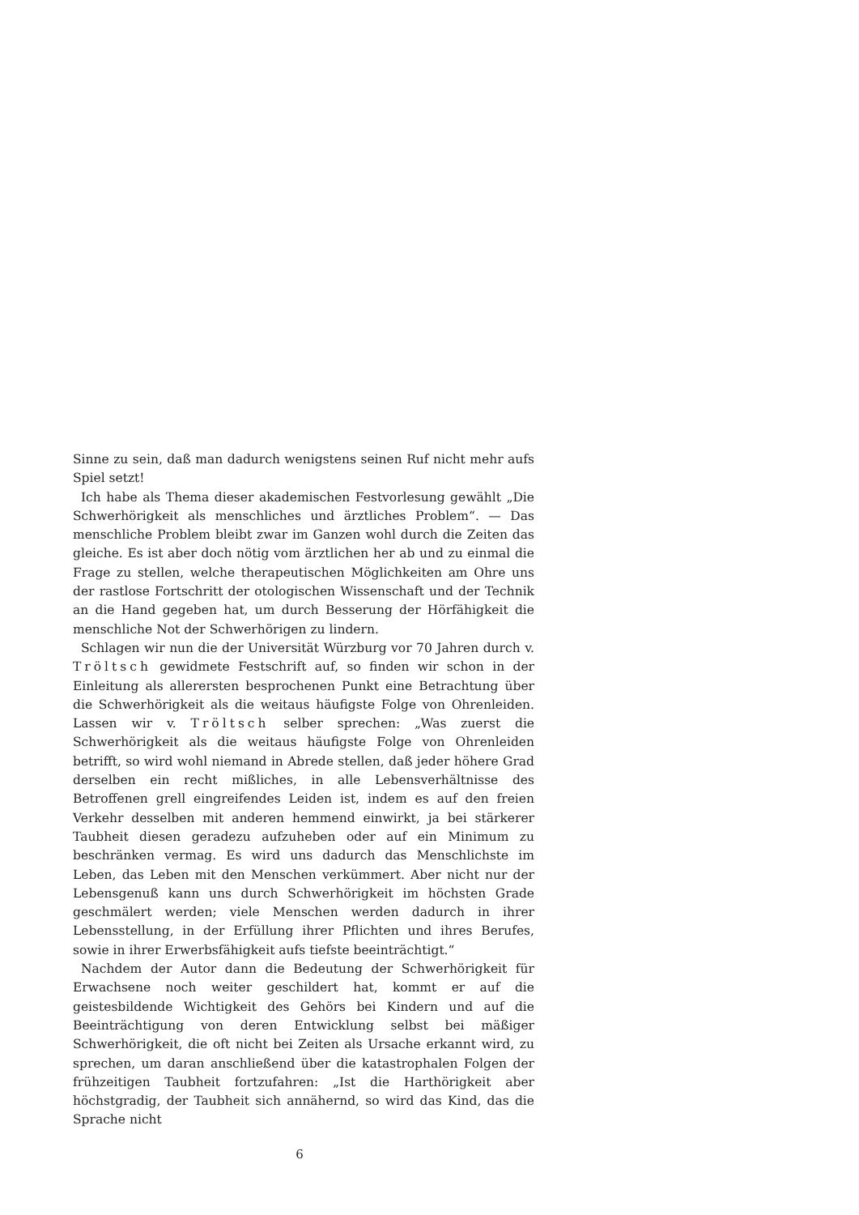Sinne zu sein, daß man dadurch wenigstens seinen Ruf nicht mehr aufs Spiel setzt!
Ich habe als Thema dieser akademischen Festvorlesung gewählt „Die Schwerhörigkeit als menschliches und ärztliches Problem“. — Das menschliche Problem bleibt zwar im Ganzen wohl durch die Zeiten das gleiche. Es ist aber doch nötig vom ärztlichen her ab und zu einmal die Frage zu stellen, welche therapeutischen Möglichkeiten am Ohre uns der rastlose Fortschritt der otologischen Wissenschaft und der Technik an die Hand gegeben hat, um durch Besserung der Hörfähigkeit die menschliche Not der Schwerhörigen zu lindern.
Schlagen wir nun die der Universität Würzburg vor 70 Jahren durch v. Tröltsch gewidmete Festschrift auf, so finden wir schon in der Einleitung als allerersten besprochenen Punkt eine Betrachtung über die Schwerhörigkeit als die weitaus häufigste Folge von Ohrenleiden. Lassen wir v. Tröltsch selber sprechen: „Was zuerst die Schwerhörigkeit als die weitaus häufigste Folge von Ohrenleiden betrifft, so wird wohl niemand in Abrede stellen, daß jeder höhere Grad derselben ein recht mißliches, in alle Lebensverhältnisse des Betroffenen grell eingreifendes Leiden ist, indem es auf den freien Verkehr desselben mit anderen hemmend einwirkt, ja bei stärkerer Taubheit diesen geradezu aufzuheben oder auf ein Minimum zu beschränken vermag. Es wird uns dadurch das Menschlichste im Leben, das Leben mit den Menschen verkümmert. Aber nicht nur der Lebensgenuß kann uns durch Schwerhörigkeit im höchsten Grade geschmälert werden; viele Menschen werden dadurch in ihrer Lebensstellung, in der Erfüllung ihrer Pflichten und ihres Berufes, sowie in ihrer Erwerbsfähigkeit aufs tiefste beeinträchtigt.“
Nachdem der Autor dann die Bedeutung der Schwerhörigkeit für Erwachsene noch weiter geschildert hat, kommt er auf die geistesbildende Wichtigkeit des Gehörs bei Kindern und auf die Beeinträchtigung von deren Entwicklung selbst bei mäßiger Schwerhörigkeit, die oft nicht bei Zeiten als Ursache erkannt wird, zu sprechen, um daran anschließend über die katastrophalen Folgen der frühzeitigen Taubheit fortzufahren: „Ist die Harthörigkeit aber höchstgradig, der Taubheit sich annähernd, so wird das Kind, das die Sprache nicht
6